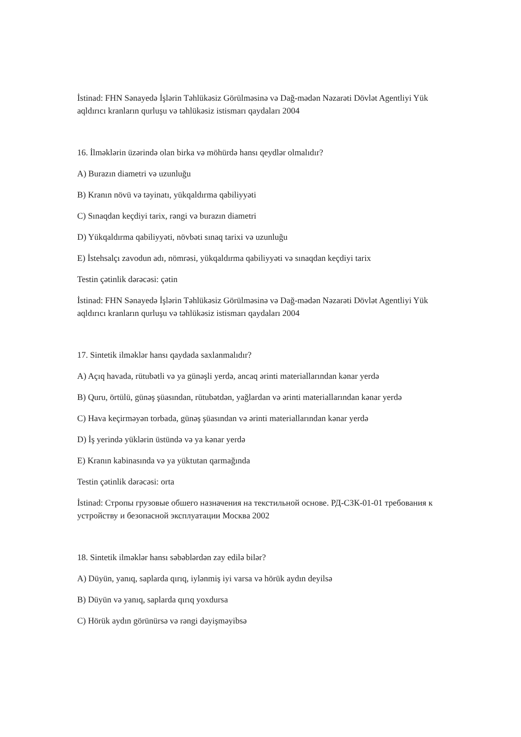İstinad: FHN Sənayedə İşlərin Təhlükəsiz Görülməsinə və Dağ-mədən Nəzarəti Dövlət Agentliyi Yük aqldırıcı kranların qurluşu və təhlükəsiz istismarı qaydaları 2004
16. İlməklərin üzərində olan birka və möhürdə hansı qeydlər olmalıdır?
A) Burazın diametri və uzunluğu
B) Kranın növü və təyinatı, yükqaldırma qabiliyyəti
C) Sınaqdan keçdiyi tarix, rəngi və burazın diametri
D) Yükqaldırma qabiliyyəti, növbəti sınaq tarixi və uzunluğu
E) İstehsalçı zavodun adı, nömrəsi, yükqaldırma qabiliyyəti və sınaqdan keçdiyi tarix
Testin çətinlik dərəcəsi: çətin
İstinad: FHN Sənayedə İşlərin Təhlükəsiz Görülməsinə və Dağ-mədən Nəzarəti Dövlət Agentliyi Yük aqldırıcı kranların qurluşu və təhlükəsiz istismarı qaydaları 2004
17. Sintetik ilməklər hansı qaydada saxlanmalıdır?
A) Açıq havada, rütubətli və ya günəşli yerdə, ancaq ərinti materiallarından kənar yerdə
B) Quru, örtülü, günəş şüasından, rütubətdən, yağlardan və ərinti materiallarından kənar yerdə
C) Hava keçirməyən torbada, günəş şüasından və ərinti materiallarından kənar yerdə
D) İş yerində yüklərin üstündə və ya kənar yerdə
E) Kranın kabinasında və ya yüktutan qarmağında
Testin çətinlik dərəcəsi: orta
İstinad: Стропы грузовые обшего назначения на текстильной основе. РД-СЗК-01-01 требования к устройству и безопасной эксплуатации Москва 2002
18. Sintetik ilməklər hansı səbəblərdən zay edilə bilər?
A) Düyün, yanıq, saplarda qırıq, iylənmiş iyi varsa və hörük aydın deyilsə
B) Düyün və yanıq, saplarda qırıq yoxdursa
C) Hörük aydın görünürsə və rəngi dəyişməyibsə